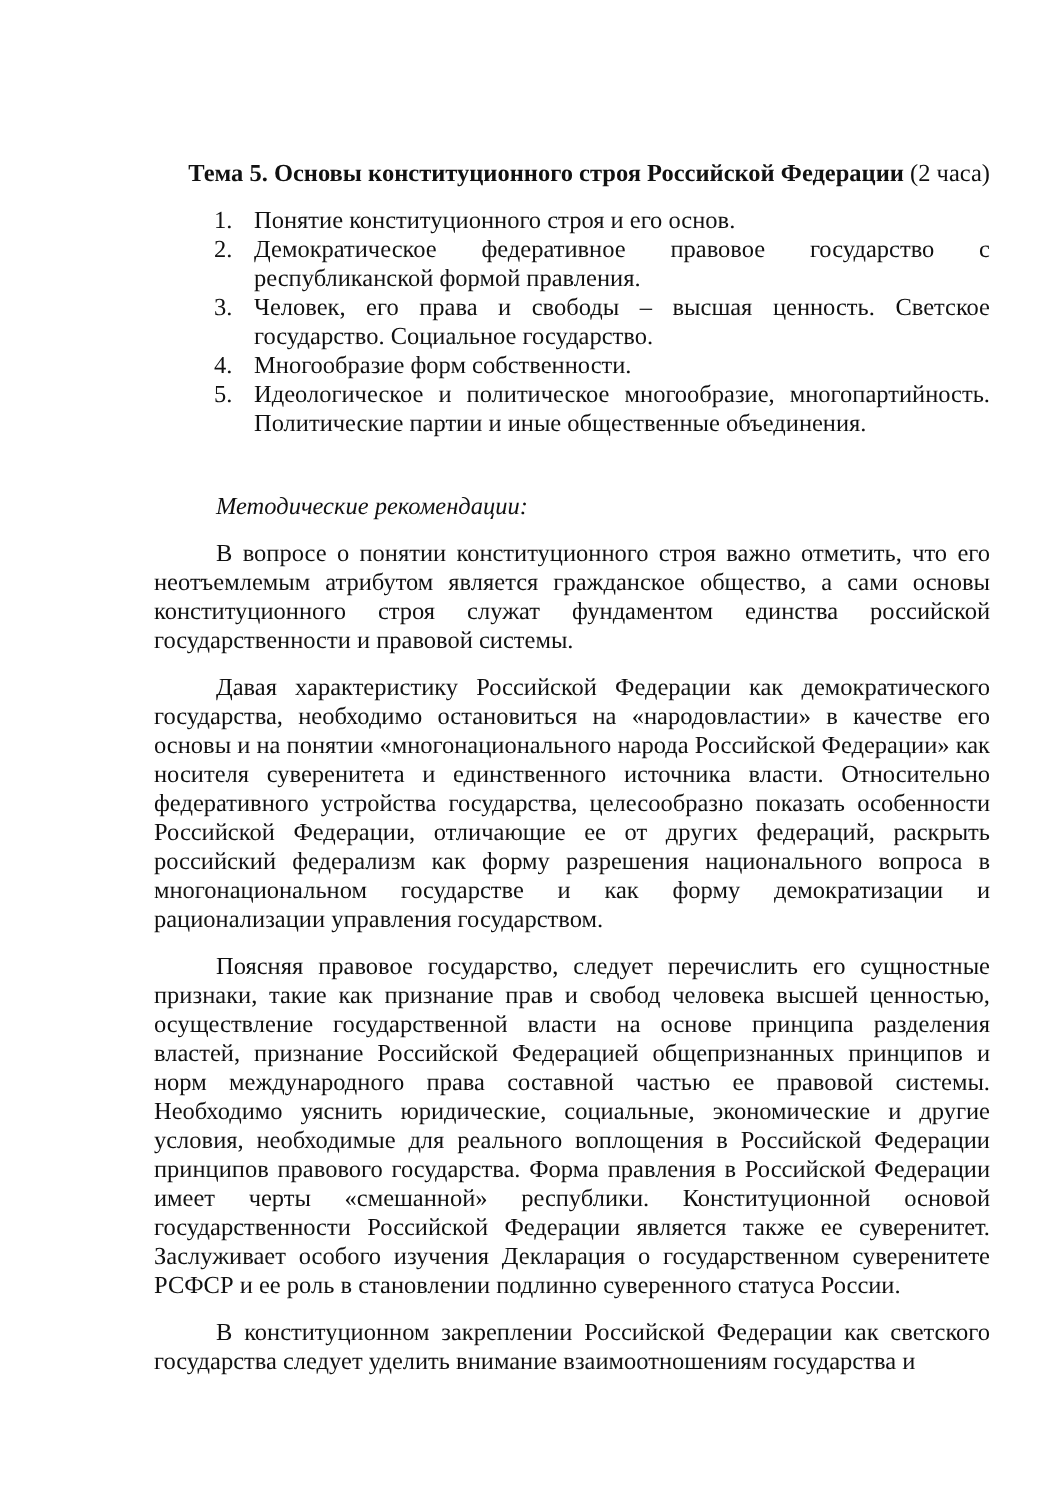Тема 5. Основы конституционного строя Российской Федерации (2 часа)
1. Понятие конституционного строя и его основ.
2. Демократическое федеративное правовое государство с республиканской формой правления.
3. Человек, его права и свободы – высшая ценность. Светское государство. Социальное государство.
4. Многообразие форм собственности.
5. Идеологическое и политическое многообразие, многопартийность. Политические партии и иные общественные объединения.
Методические рекомендации:
В вопросе о понятии конституционного строя важно отметить, что его неотъемлемым атрибутом является гражданское общество, а сами основы конституционного строя служат фундаментом единства российской государственности и правовой системы.
Давая характеристику Российской Федерации как демократического государства, необходимо остановиться на «народовластии» в качестве его основы и на понятии «многонационального народа Российской Федерации» как носителя суверенитета и единственного источника власти. Относительно федеративного устройства государства, целесообразно показать особенности Российской Федерации, отличающие ее от других федераций, раскрыть российский федерализм как форму разрешения национального вопроса в многонациональном государстве и как форму демократизации и рационализации управления государством.
Поясняя правовое государство, следует перечислить его сущностные признаки, такие как признание прав и свобод человека высшей ценностью, осуществление государственной власти на основе принципа разделения властей, признание Российской Федерацией общепризнанных принципов и норм международного права составной частью ее правовой системы. Необходимо уяснить юридические, социальные, экономические и другие условия, необходимые для реального воплощения в Российской Федерации принципов правового государства. Форма правления в Российской Федерации имеет черты «смешанной» республики. Конституционной основой государственности Российской Федерации является также ее суверенитет. Заслуживает особого изучения Декларация о государственном суверенитете РСФСР и ее роль в становлении подлинно суверенного статуса России.
В конституционном закреплении Российской Федерации как светского государства следует уделить внимание взаимоотношениям государства и